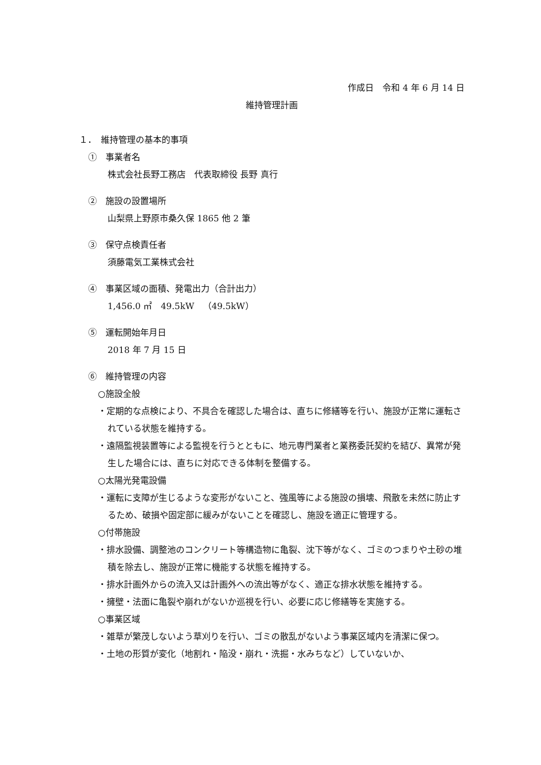作成日　令和 4 年 6 月 14 日
維持管理計画
１．　維持管理の基本的事項
①　事業者名
株式会社長野工務店　代表取締役 長野 真行
②　施設の設置場所
山梨県上野原市桑久保 1865 他 2 筆
③　保守点検責任者
須藤電気工業株式会社
④　事業区域の面積、発電出力（合計出力）
1,456.0 ㎡　49.5kW　（49.5kW）
⑤　運転開始年月日
2018 年 7 月 15 日
⑥　維持管理の内容
○施設全般
・定期的な点検により、不具合を確認した場合は、直ちに修繕等を行い、施設が正常に運転されている状態を維持する。
・遠隔監視装置等による監視を行うとともに、地元専門業者と業務委託契約を結び、異常が発生した場合には、直ちに対応できる体制を整備する。
○太陽光発電設備
・運転に支障が生じるような変形がないこと、強風等による施設の損壊、飛散を未然に防止するため、破損や固定部に緩みがないことを確認し、施設を適正に管理する。
○付帯施設
・排水設備、調整池のコンクリート等構造物に亀裂、沈下等がなく、ゴミのつまりや土砂の堆積を除去し、施設が正常に機能する状態を維持する。
・排水計画外からの流入又は計画外への流出等がなく、適正な排水状態を維持する。
・擁壁・法面に亀裂や崩れがないか巡視を行い、必要に応じ修繕等を実施する。
○事業区域
・雑草が繁茂しないよう草刈りを行い、ゴミの散乱がないよう事業区域内を清潔に保つ。
・土地の形質が変化（地割れ・陥没・崩れ・洗掘・水みちなど）していないか、